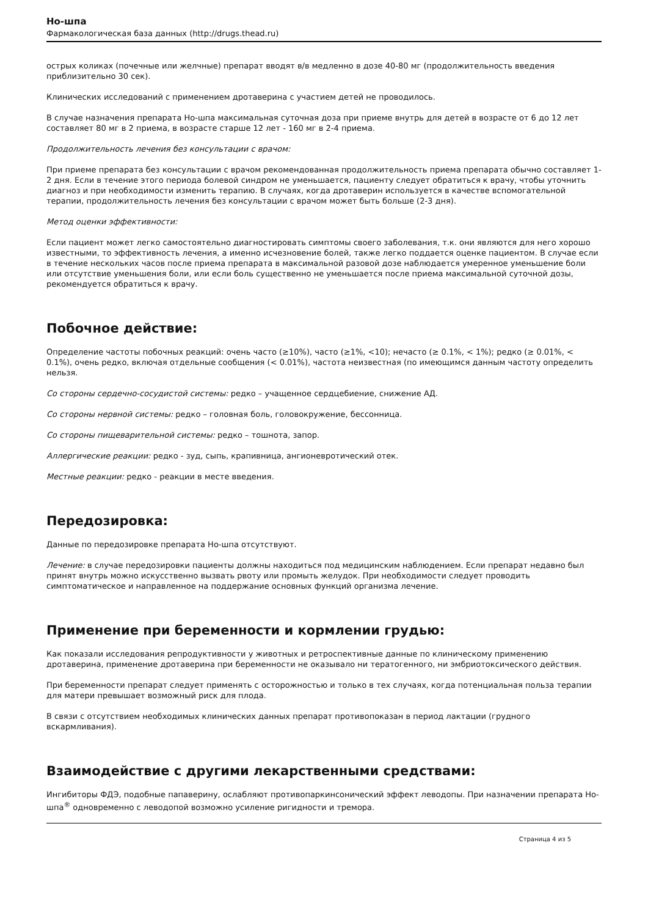Но-шпа
Фармакологическая база данных (http://drugs.thead.ru)
острых коликах (почечные или желчные) препарат вводят в/в медленно в дозе 40-80 мг (продолжительность введения приблизительно 30 сек).
Клинических исследований с применением дротаверина с участием детей не проводилось.
В случае назначения препарата Но-шпа максимальная суточная доза при приеме внутрь для детей в возрасте от 6 до 12 лет составляет 80 мг в 2 приема, в возрасте старше 12 лет - 160 мг в 2-4 приема.
Продолжительность лечения без консультации с врачом:
При приеме препарата без консультации с врачом рекомендованная продолжительность приема препарата обычно составляет 1-2 дня. Если в течение этого периода болевой синдром не уменьшается, пациенту следует обратиться к врачу, чтобы уточнить диагноз и при необходимости изменить терапию. В случаях, когда дротаверин используется в качестве вспомогательной терапии, продолжительность лечения без консультации с врачом может быть больше (2-3 дня).
Метод оценки эффективности:
Если пациент может легко самостоятельно диагностировать симптомы своего заболевания, т.к. они являются для него хорошо известными, то эффективность лечения, а именно исчезновение болей, также легко поддается оценке пациентом. В случае если в течение нескольких часов после приема препарата в максимальной разовой дозе наблюдается умеренное уменьшение боли или отсутствие уменьшения боли, или если боль существенно не уменьшается после приема максимальной суточной дозы, рекомендуется обратиться к врачу.
Побочное действие:
Определение частоты побочных реакций: очень часто (≥10%), часто (≥1%, <10); нечасто (≥ 0.1%, < 1%); редко (≥ 0.01%, < 0.1%), очень редко, включая отдельные сообщения (< 0.01%), частота неизвестная (по имеющимся данным частоту определить нельзя.
Со стороны сердечно-сосудистой системы: редко – учащенное сердцебиение, снижение АД.
Со стороны нервной системы: редко – головная боль, головокружение, бессонница.
Со стороны пищеварительной системы: редко – тошнота, запор.
Аллергические реакции: редко - зуд, сыпь, крапивница, ангионевротический отек.
Местные реакции: редко - реакции в месте введения.
Передозировка:
Данные по передозировке препарата Но-шпа отсутствуют.
Лечение: в случае передозировки пациенты должны находиться под медицинским наблюдением. Если препарат недавно был принят внутрь можно искусственно вызвать рвоту или промыть желудок. При необходимости следует проводить симптоматическое и направленное на поддержание основных функций организма лечение.
Применение при беременности и кормлении грудью:
Как показали исследования репродуктивности у животных и ретроспективные данные по клиническому применению дротаверина, применение дротаверина при беременности не оказывало ни тератогенного, ни эмбриотоксического действия.
При беременности препарат следует применять с осторожностью и только в тех случаях, когда потенциальная польза терапии для матери превышает возможный риск для плода.
В связи с отсутствием необходимых клинических данных препарат противопоказан в период лактации (грудного вскармливания).
Взаимодействие с другими лекарственными средствами:
Ингибиторы ФДЭ, подобные папаверину, ослабляют противопаркинсонический эффект леводопы. При назначении препарата Но-шпа<sup>®</sup> одновременно с леводопой возможно усиление ригидности и тремора.
Страница 4 из 5